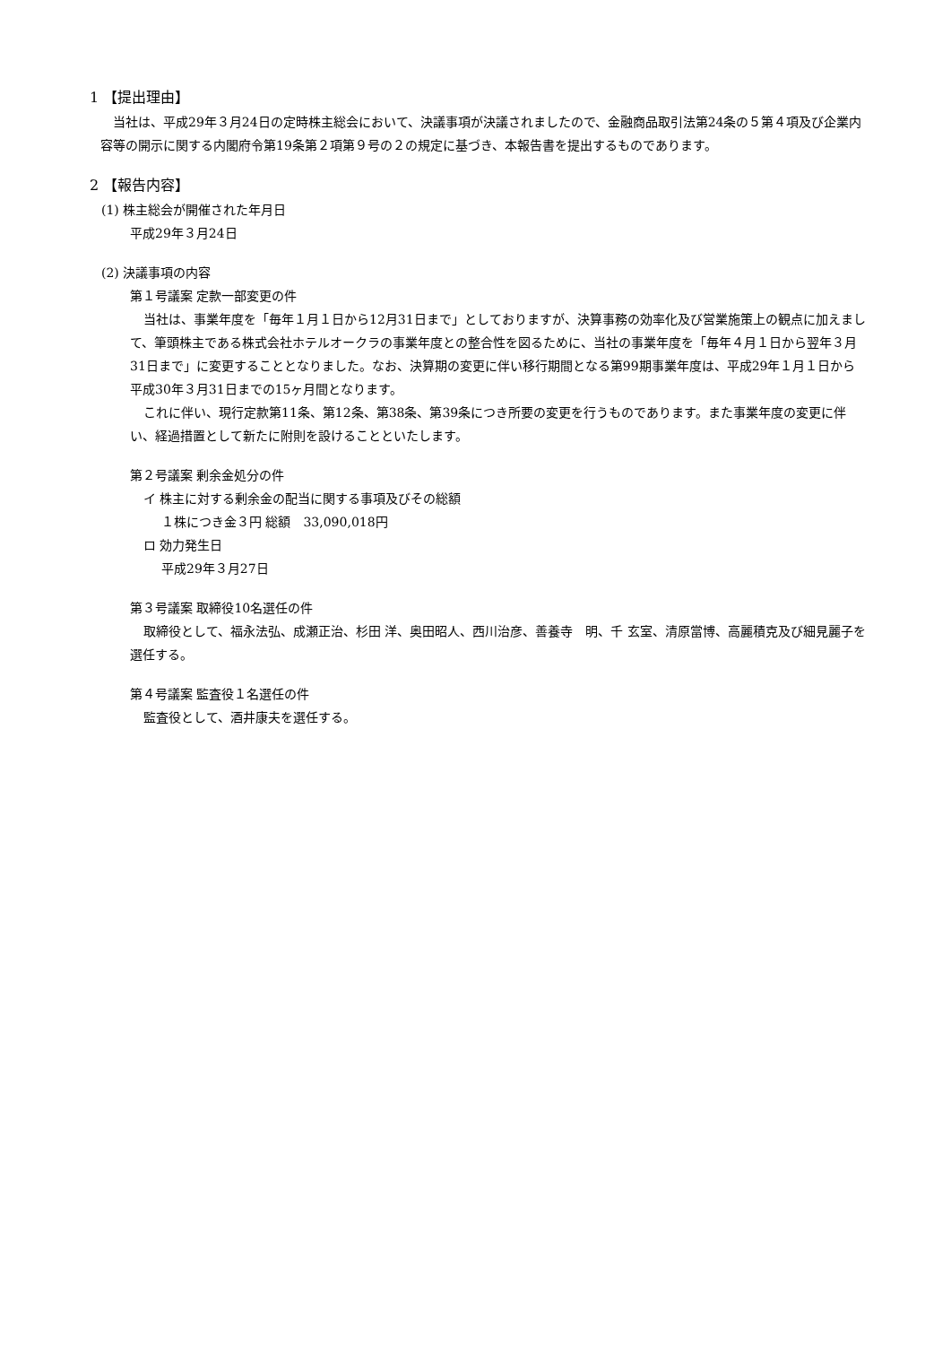1 【提出理由】
当社は、平成29年３月24日の定時株主総会において、決議事項が決議されましたので、金融商品取引法第24条の５第４項及び企業内容等の開示に関する内閣府令第19条第２項第９号の２の規定に基づき、本報告書を提出するものであります。
2 【報告内容】
(1) 株主総会が開催された年月日
平成29年３月24日
(2) 決議事項の内容
第１号議案 定款一部変更の件
当社は、事業年度を「毎年１月１日から12月31日まで」としておりますが、決算事務の効率化及び営業施策上の観点に加えまして、筆頭株主である株式会社ホテルオークラの事業年度との整合性を図るために、当社の事業年度を「毎年４月１日から翌年３月31日まで」に変更することとなりました。なお、決算期の変更に伴い移行期間となる第99期事業年度は、平成29年１月１日から平成30年３月31日までの15ヶ月間となります。
これに伴い、現行定款第11条、第12条、第38条、第39条につき所要の変更を行うものであります。また事業年度の変更に伴い、経過措置として新たに附則を設けることといたします。
第２号議案 剰余金処分の件
イ 株主に対する剰余金の配当に関する事項及びその総額
１株につき金３円 総額　33,090,018円
ロ 効力発生日
平成29年３月27日
第３号議案 取締役10名選任の件
取締役として、福永法弘、成瀬正治、杉田 洋、奥田昭人、西川治彦、善養寺　明、千 玄室、清原當博、高麗積克及び細見麗子を選任する。
第４号議案 監査役１名選任の件
監査役として、酒井康夫を選任する。